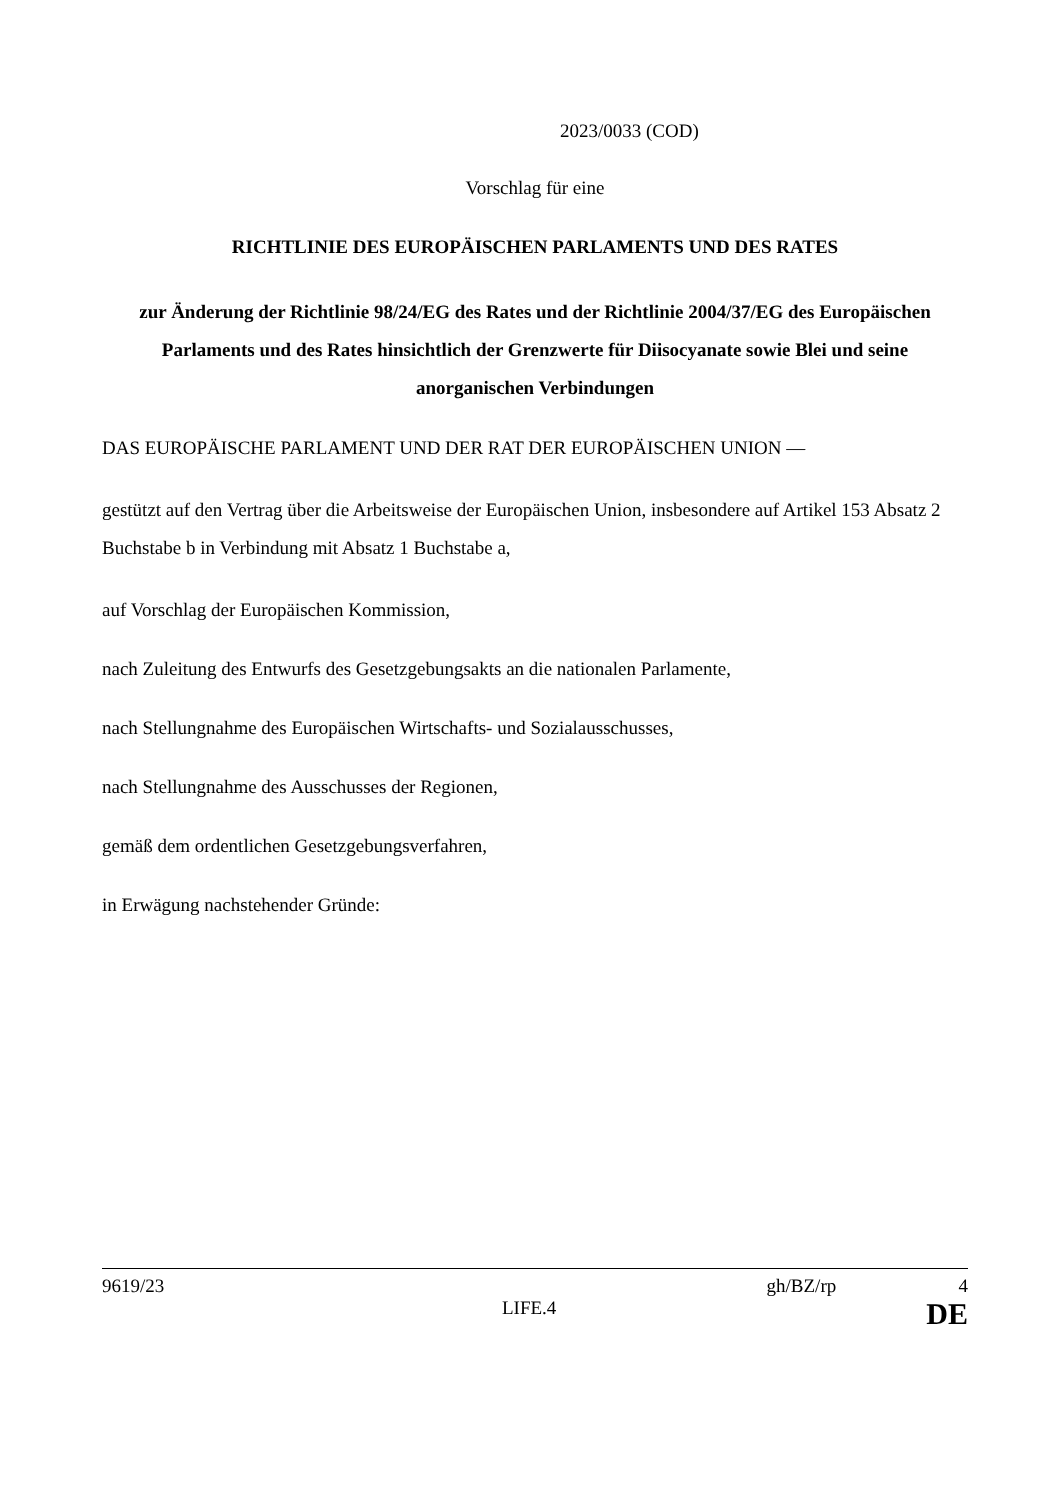2023/0033 (COD)
Vorschlag für eine
RICHTLINIE DES EUROPÄISCHEN PARLAMENTS UND DES RATES
zur Änderung der Richtlinie 98/24/EG des Rates und der Richtlinie 2004/37/EG des Europäischen Parlaments und des Rates hinsichtlich der Grenzwerte für Diisocyanate sowie Blei und seine anorganischen Verbindungen
DAS EUROPÄISCHE PARLAMENT UND DER RAT DER EUROPÄISCHEN UNION —
gestützt auf den Vertrag über die Arbeitsweise der Europäischen Union, insbesondere auf Artikel 153 Absatz 2 Buchstabe b in Verbindung mit Absatz 1 Buchstabe a,
auf Vorschlag der Europäischen Kommission,
nach Zuleitung des Entwurfs des Gesetzgebungsakts an die nationalen Parlamente,
nach Stellungnahme des Europäischen Wirtschafts- und Sozialausschusses,
nach Stellungnahme des Ausschusses der Regionen,
gemäß dem ordentlichen Gesetzgebungsverfahren,
in Erwägung nachstehender Gründe:
9619/23 gh/BZ/rp 4
LIFE.4 DE